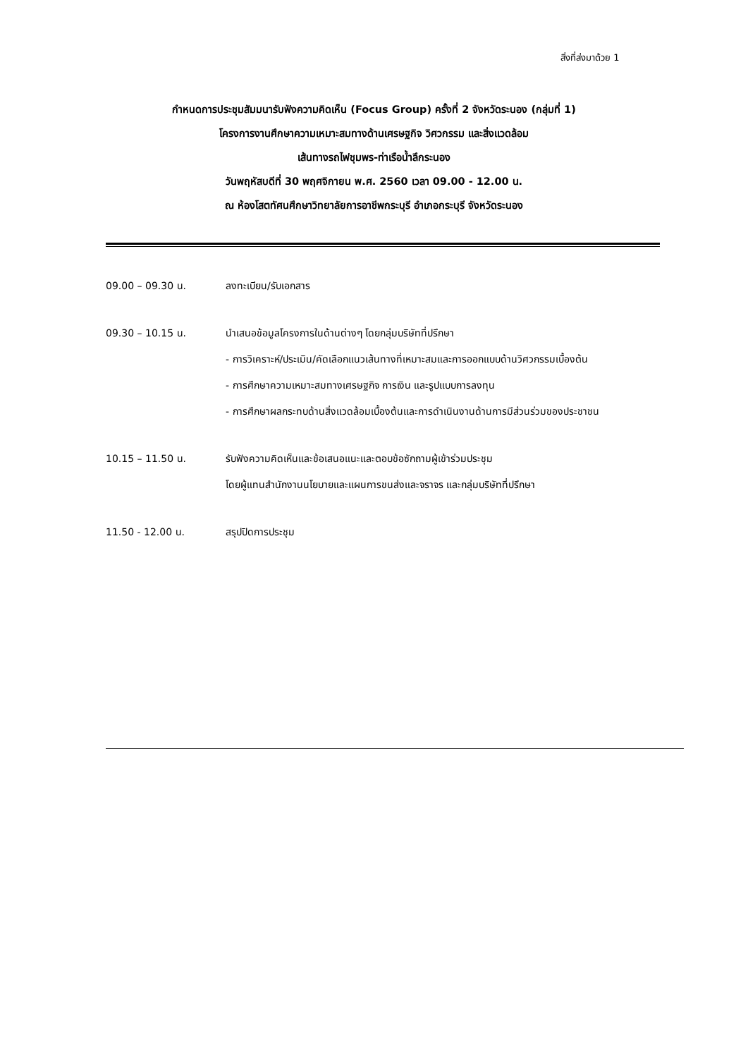สิ่งที่ส่งมาด้วย 1
กำหนดการประชุมสัมมนารับฟังความคิดเห็น (Focus Group) ครั้งที่ 2 จังหวัดระนอง (กลุ่มที่ 1)
โครงการงานศึกษาความเหมาะสมทางด้านเศรษฐกิจ วิศวกรรม และสิ่งแวดล้อม
เส้นทางรถไฟชุมพร-ท่าเรือน้ำลึกระนอง
วันพฤหัสบดีที่ 30 พฤศจิกายน พ.ศ. 2560 เวลา 09.00 - 12.00 น.
ณ ห้องโสตทัศนศึกษาวิทยาลัยการอาชีพกระบุรี อำเภอกระบุรี จังหวัดระนอง
09.00 – 09.30 น. ลงทะเบียน/รับเอกสาร
09.30 – 10.15 น. นำเสนอข้อมูลโครงการในด้านต่างๆ โดยกลุ่มบริษัทที่ปรึกษา
- การวิเคราะห์/ประเมิน/คัดเลือกแนวเส้นทางที่เหมาะสมและการออกแบบด้านวิศวกรรมเบื้องต้น
- การศึกษาความเหมาะสมทางเศรษฐกิจ การเงิน และรูปแบบการลงทุน
- การศึกษาผลกระทบด้านสิ่งแวดล้อมเบื้องต้นและการดำเนินงานด้านการมีส่วนร่วมของประชาชน
10.15 – 11.50 น. รับฟังความคิดเห็นและข้อเสนอแนะและตอบข้อซักถามผู้เข้าร่วมประชุม
โดยผู้แทนสำนักงานนโยบายและแผนการขนส่งและจราจร และกลุ่มบริษัทที่ปรึกษา
11.50 - 12.00 น. สรุปปิดการประชุม